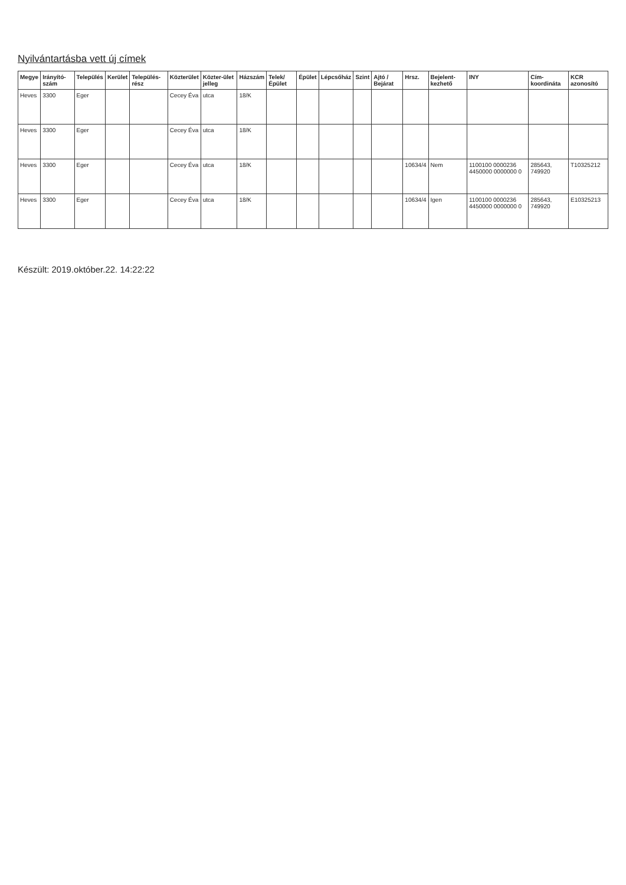Nyilvántartásba vett új címek
| Megye | Irányító-szám | Település | Kerület | Település-rész | Közterület | Közter-ület jelleg | Házszám | Telek/ Épület | Épület | Lépcsőház | Szint | Ajtó / Bejárat | Hrsz. | Bejelent-kezhető | INY | Cím-koordináta | KCR azonosító |
| --- | --- | --- | --- | --- | --- | --- | --- | --- | --- | --- | --- | --- | --- | --- | --- | --- | --- |
| Heves | 3300 | Eger | | | Cecey Éva | utca | 18/K | | | | | | | | | | |
| Heves | 3300 | Eger | | | Cecey Éva | utca | 18/K | | | | | | | | | | |
| Heves | 3300 | Eger | | | Cecey Éva | utca | 18/K | | | | | | 10634/4 | Nem | 1100100 0000236 4450000 0000000 0 | 285643, 749920 | T10325212 |
| Heves | 3300 | Eger | | | Cecey Éva | utca | 18/K | | | | | | 10634/4 | Igen | 1100100 0000236 4450000 0000000 0 | 285643, 749920 | E10325213 |
Készült: 2019.október.22. 14:22:22